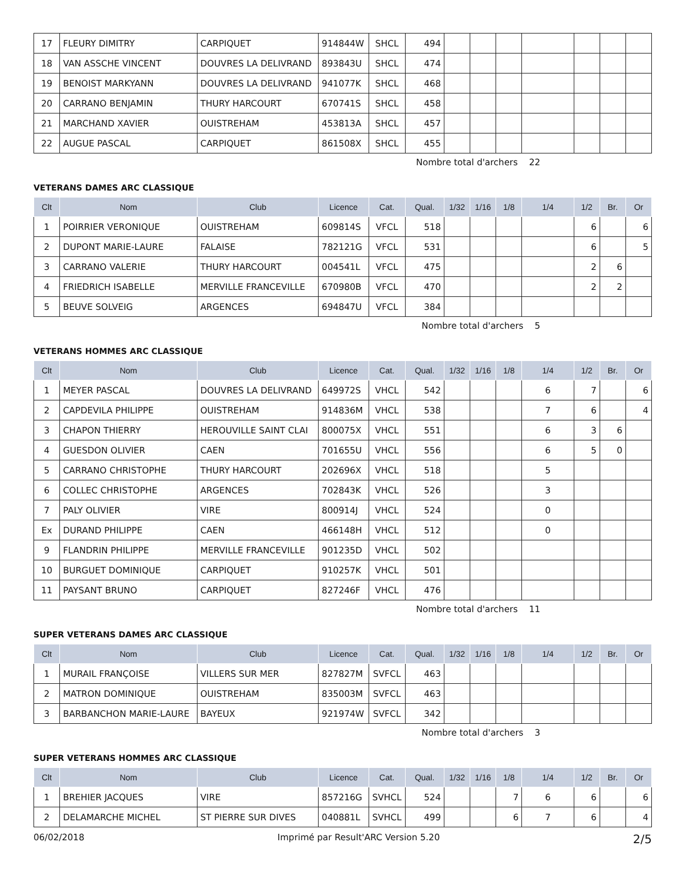| 17 | FLEURY DIMITRY | CARPIQUET | 914844W | SHCL | 494 | | | | | | | |
| 18 | VAN ASSCHE VINCENT | DOUVRES LA DELIVRAND | 893843U | SHCL | 474 | | | | | | | |
| 19 | BENOIST MARKYANN | DOUVRES LA DELIVRAND | 941077K | SHCL | 468 | | | | | | | |
| 20 | CARRANO BENJAMIN | THURY HARCOURT | 670741S | SHCL | 458 | | | | | | | |
| 21 | MARCHAND XAVIER | OUISTREHAM | 453813A | SHCL | 457 | | | | | | | |
| 22 | AUGUE PASCAL | CARPIQUET | 861508X | SHCL | 455 | | | | | | | |
Nombre total d'archers 22
VETERANS DAMES ARC CLASSIQUE
| Clt | Nom | Club | Licence | Cat. | Qual. | 1/32 | 1/16 | 1/8 | 1/4 | 1/2 | Br. | Or |
| --- | --- | --- | --- | --- | --- | --- | --- | --- | --- | --- | --- | --- |
| 1 | POIRRIER VERONIQUE | OUISTREHAM | 609814S | VFCL | 518 | | | | | 6 | | 6 |
| 2 | DUPONT MARIE-LAURE | FALAISE | 782121G | VFCL | 531 | | | | | 6 | | 5 |
| 3 | CARRANO VALERIE | THURY HARCOURT | 004541L | VFCL | 475 | | | | | 2 | 6 | |
| 4 | FRIEDRICH ISABELLE | MERVILLE FRANCEVILLE | 670980B | VFCL | 470 | | | | | 2 | 2 | |
| 5 | BEUVE SOLVEIG | ARGENCES | 694847U | VFCL | 384 | | | | | | | |
Nombre total d'archers 5
VETERANS HOMMES ARC CLASSIQUE
| Clt | Nom | Club | Licence | Cat. | Qual. | 1/32 | 1/16 | 1/8 | 1/4 | 1/2 | Br. | Or |
| --- | --- | --- | --- | --- | --- | --- | --- | --- | --- | --- | --- | --- |
| 1 | MEYER PASCAL | DOUVRES LA DELIVRAND | 649972S | VHCL | 542 | | | | 6 | 7 | | 6 |
| 2 | CAPDEVILA PHILIPPE | OUISTREHAM | 914836M | VHCL | 538 | | | | 7 | 6 | | 4 |
| 3 | CHAPON THIERRY | HEROUVILLE SAINT CLAI | 800075X | VHCL | 551 | | | | 6 | 3 | 6 | |
| 4 | GUESDON OLIVIER | CAEN | 701655U | VHCL | 556 | | | | 6 | 5 | 0 | |
| 5 | CARRANO CHRISTOPHE | THURY HARCOURT | 202696X | VHCL | 518 | | | | 5 | | | |
| 6 | COLLEC CHRISTOPHE | ARGENCES | 702843K | VHCL | 526 | | | | 3 | | | |
| 7 | PALY OLIVIER | VIRE | 800914J | VHCL | 524 | | | | 0 | | | |
| Ex | DURAND PHILIPPE | CAEN | 466148H | VHCL | 512 | | | | 0 | | | |
| 9 | FLANDRIN PHILIPPE | MERVILLE FRANCEVILLE | 901235D | VHCL | 502 | | | | | | | |
| 10 | BURGUET DOMINIQUE | CARPIQUET | 910257K | VHCL | 501 | | | | | | | |
| 11 | PAYSANT BRUNO | CARPIQUET | 827246F | VHCL | 476 | | | | | | | |
Nombre total d'archers 11
SUPER VETERANS DAMES ARC CLASSIQUE
| Clt | Nom | Club | Licence | Cat. | Qual. | 1/32 | 1/16 | 1/8 | 1/4 | 1/2 | Br. | Or |
| --- | --- | --- | --- | --- | --- | --- | --- | --- | --- | --- | --- | --- |
| 1 | MURAIL FRANÇOISE | VILLERS SUR MER | 827827M | SVFCL | 463 | | | | | | | |
| 2 | MATRON DOMINIQUE | OUISTREHAM | 835003M | SVFCL | 463 | | | | | | | |
| 3 | BARBANCHON MARIE-LAURE | BAYEUX | 921974W | SVFCL | 342 | | | | | | | |
Nombre total d'archers 3
SUPER VETERANS HOMMES ARC CLASSIQUE
| Clt | Nom | Club | Licence | Cat. | Qual. | 1/32 | 1/16 | 1/8 | 1/4 | 1/2 | Br. | Or |
| --- | --- | --- | --- | --- | --- | --- | --- | --- | --- | --- | --- | --- |
| 1 | BREHIER JACQUES | VIRE | 857216G | SVHCL | 524 | | | 7 | 6 | 6 | | 6 |
| 2 | DELAMARCHE MICHEL | ST PIERRE SUR DIVES | 040881L | SVHCL | 499 | | | 6 | 7 | 6 | | 4 |
06/02/2018 Imprimé par Result'ARC Version 5.20 2/5